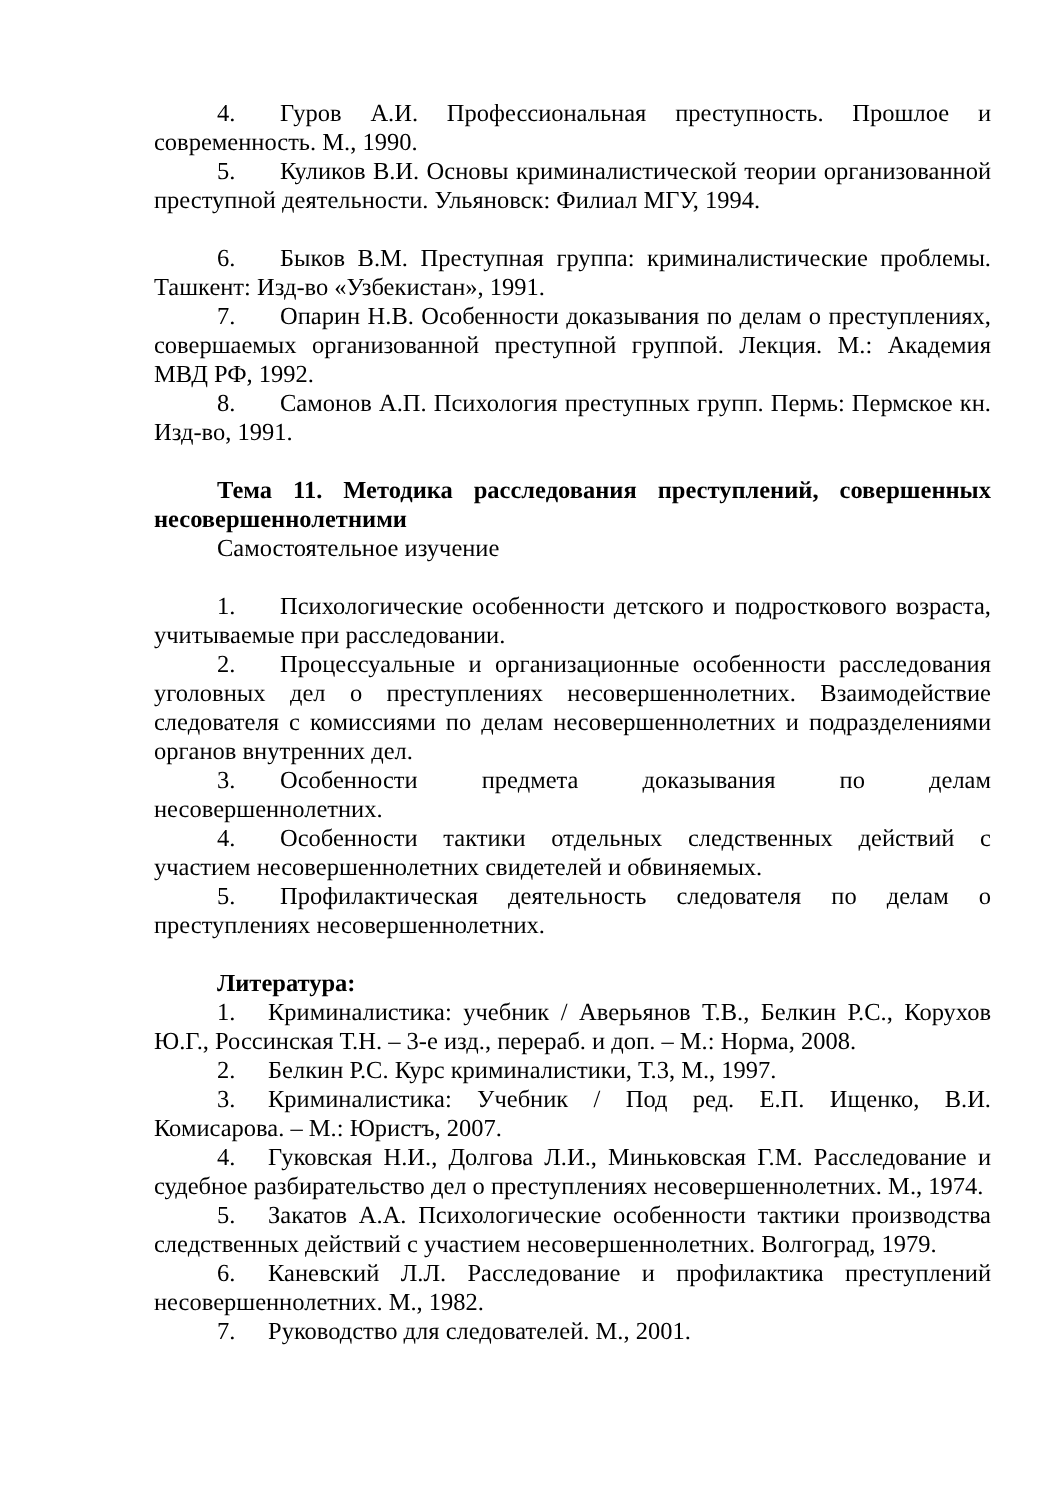4. Гуров А.И. Профессиональная преступность. Прошлое и современность. М., 1990.
5. Куликов В.И. Основы криминалистической теории организованной преступной деятельности. Ульяновск: Филиал МГУ, 1994.
6. Быков В.М. Преступная группа: криминалистические проблемы. Ташкент: Изд-во «Узбекистан», 1991.
7. Опарин Н.В. Особенности доказывания по делам о преступлениях, совершаемых организованной преступной группой. Лекция. М.: Академия МВД РФ, 1992.
8. Самонов А.П. Психология преступных групп. Пермь: Пермское кн. Изд-во, 1991.
Тема 11. Методика расследования преступлений, совершенных несовершеннолетними
Самостоятельное изучение
1. Психологические особенности детского и подросткового возраста, учитываемые при расследовании.
2. Процессуальные и организационные особенности расследования уголовных дел о преступлениях несовершеннолетних. Взаимодействие следователя с комиссиями по делам несовершеннолетних и подразделениями органов внутренних дел.
3. Особенности предмета доказывания по делам несовершеннолетних.
4. Особенности тактики отдельных следственных действий с участием несовершеннолетних свидетелей и обвиняемых.
5. Профилактическая деятельность следователя по делам о преступлениях несовершеннолетних.
Литература:
1. Криминалистика: учебник / Аверьянов Т.В., Белкин Р.С., Корухов Ю.Г., Россинская Т.Н. – 3-е изд., перераб. и доп. – М.: Норма, 2008.
2. Белкин Р.С. Курс криминалистики, Т.3, М., 1997.
3. Криминалистика: Учебник / Под ред. Е.П. Ищенко, В.И. Комисарова. – М.: Юристъ, 2007.
4. Гуковская Н.И., Долгова Л.И., Миньковская Г.М. Расследование и судебное разбирательство дел о преступлениях несовершеннолетних. М., 1974.
5. Закатов А.А. Психологические особенности тактики производства следственных действий с участием несовершеннолетних. Волгоград, 1979.
6. Каневский Л.Л. Расследование и профилактика преступлений несовершеннолетних. М., 1982.
7. Руководство для следователей. М., 2001.